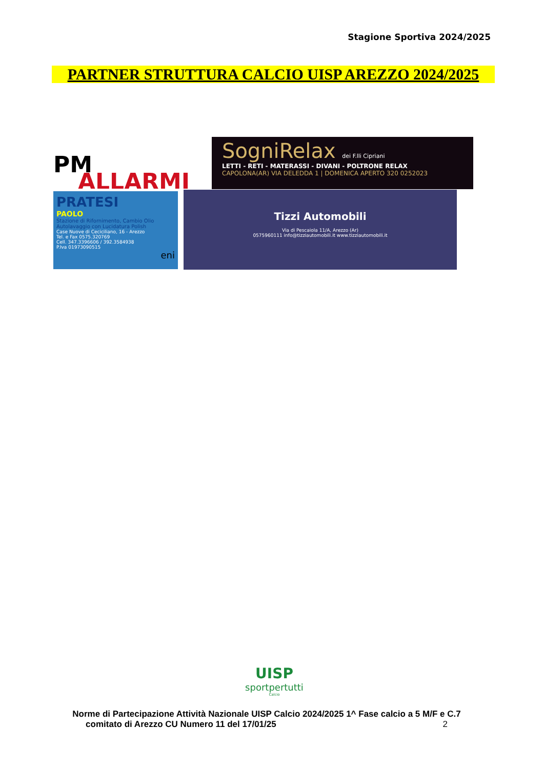Stagione Sportiva 2024/2025
PARTNER STRUTTURA CALCIO UISP AREZZO 2024/2025
PM
ALLARMI
SogniRelax dei F.lli Cipriani
LETTI - RETI - MATERASSI - DIVANI - POLTRONE RELAX
CAPOLONA(AR) VIA DELEDDA 1 | DOMENICA APERTO 320 0252023
PRATESI
PAOLO
Stazione di Rifornimento, Cambio Olio
Autolavaggio con Lucidatura Polish
Case Nuove di Ceciciliano, 16 - Arezzo
Tel. e Fax 0575.320769
Cell. 347.3396606 / 392.3584938
P.Iva 01973090515
eni
Tizzi Automobili
Via di Pescaiola 11/A, Arezzo (Ar)
0575960111 info@tizziautomobili.it www.tizziautomobili.it
UISP
sportpertutti
Calcio
Norme di Partecipazione Attività Nazionale UISP Calcio 2024/2025 1^ Fase calcio a 5 M/F e C.7 comitato di Arezzo CU Numero 11 del 17/01/25 2